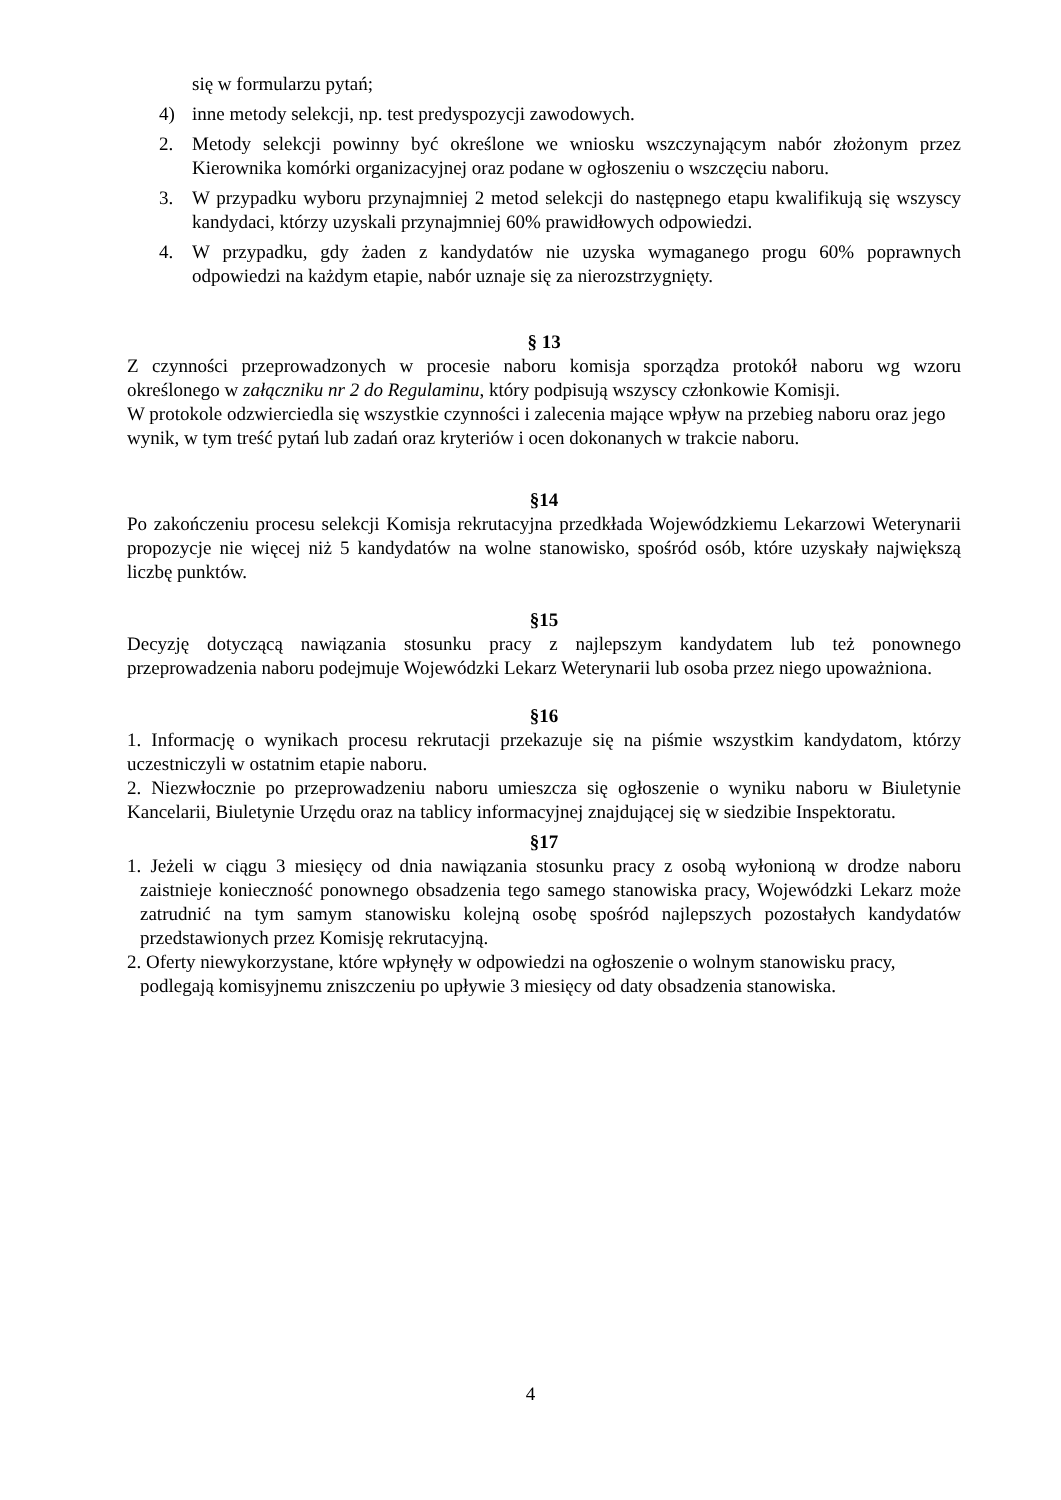się w formularzu pytań;
4) inne metody selekcji, np. test predyspozycji zawodowych.
2. Metody selekcji powinny być określone we wniosku wszczynającym nabór złożonym przez Kierownika komórki organizacyjnej oraz podane w ogłoszeniu o wszczęciu naboru.
3. W przypadku wyboru przynajmniej 2 metod selekcji do następnego etapu kwalifikują się wszyscy kandydaci, którzy uzyskali przynajmniej 60% prawidłowych odpowiedzi.
4. W przypadku, gdy żaden z kandydatów nie uzyska wymaganego progu 60% poprawnych odpowiedzi na każdym etapie, nabór uznaje się za nierozstrzygnięty.
§ 13
Z czynności przeprowadzonych w procesie naboru komisja sporządza protokół naboru wg wzoru określonego w załączniku nr 2 do Regulaminu, który podpisują wszyscy członkowie Komisji.
W protokole odzwierciedla się wszystkie czynności i zalecenia mające wpływ na przebieg naboru oraz jego wynik, w tym treść pytań lub zadań oraz kryteriów i ocen dokonanych w trakcie naboru.
§14
Po zakończeniu procesu selekcji Komisja rekrutacyjna przedkłada Wojewódzkiemu Lekarzowi Weterynarii propozycje nie więcej niż 5 kandydatów na wolne stanowisko, spośród osób, które uzyskały największą liczbę punktów.
§15
Decyzję dotyczącą nawiązania stosunku pracy z najlepszym kandydatem lub też ponownego przeprowadzenia naboru podejmuje Wojewódzki Lekarz Weterynarii lub osoba przez niego upoważniona.
§16
1. Informację o wynikach procesu rekrutacji przekazuje się na piśmie wszystkim kandydatom, którzy uczestniczyli w ostatnim etapie naboru.
2. Niezwłocznie po przeprowadzeniu naboru umieszcza się ogłoszenie o wyniku naboru w Biuletynie Kancelarii, Biuletynie Urzędu oraz na tablicy informacyjnej znajdującej się w siedzibie Inspektoratu.
§17
1. Jeżeli w ciągu 3 miesięcy od dnia nawiązania stosunku pracy z osobą wyłonioną w drodze naboru zaistnieje konieczność ponownego obsadzenia tego samego stanowiska pracy, Wojewódzki Lekarz może zatrudnić na tym samym stanowisku kolejną osobę spośród najlepszych pozostałych kandydatów przedstawionych przez Komisję rekrutacyjną.
2. Oferty niewykorzystane, które wpłynęły w odpowiedzi na ogłoszenie o wolnym stanowisku pracy, podlegają komisyjnemu zniszczeniu po upływie 3 miesięcy od daty obsadzenia stanowiska.
4